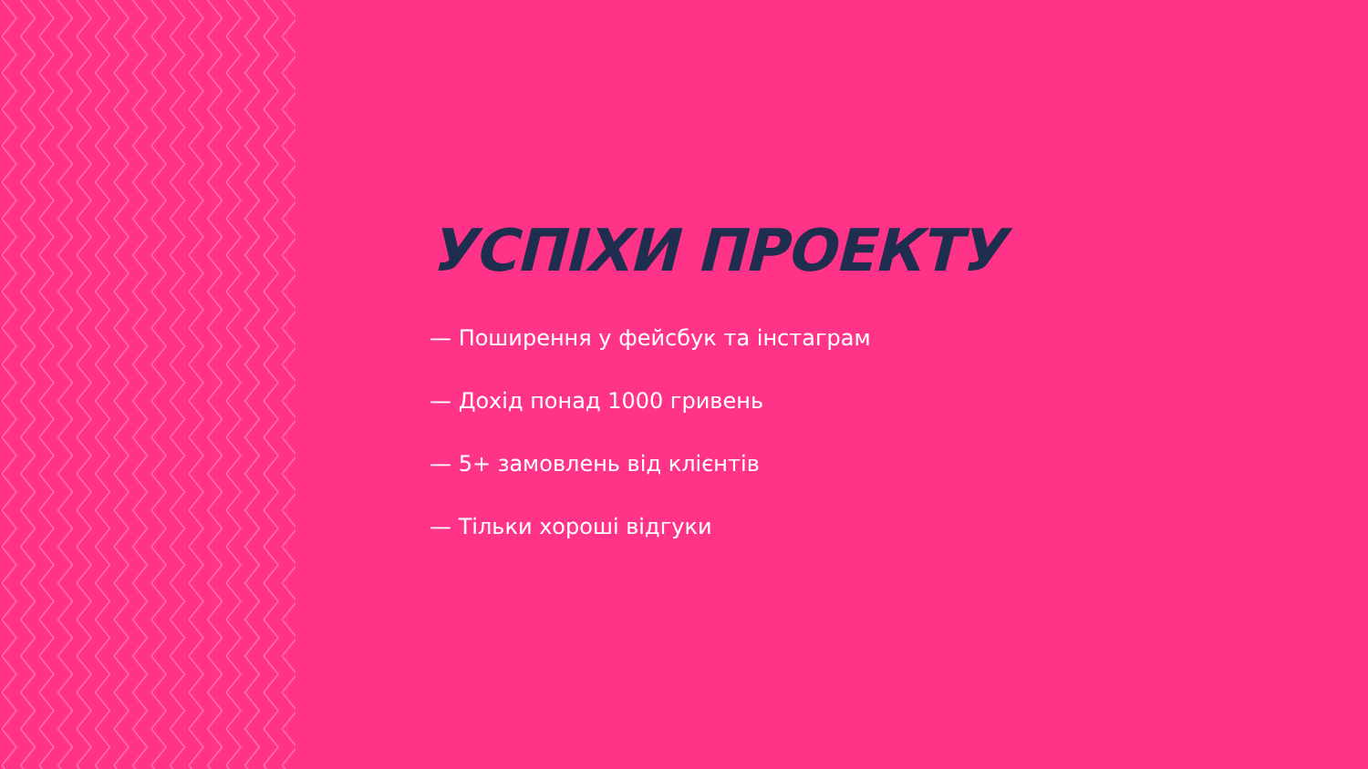УСПІХИ ПРОЕКТУ
— Поширення у фейсбук та інстаграм
— Дохід понад 1000 гривень
— 5+ замовлень від клієнтів
— Тільки хороші відгуки